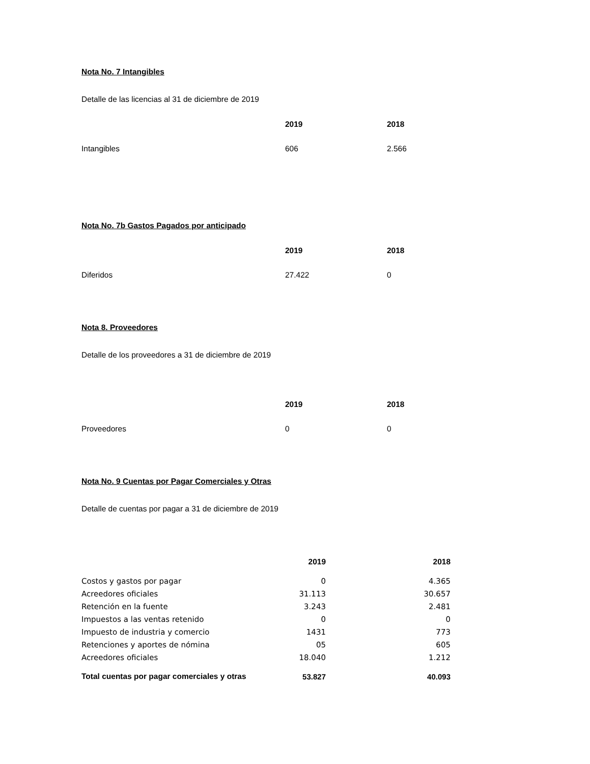Nota No. 7 Intangibles
Detalle de las licencias al 31 de diciembre de 2019
| | 2019 | 2018 |
| --- | --- | --- |
| Intangibles | 606 | 2.566 |
Nota No. 7b Gastos Pagados por anticipado
| | 2019 | 2018 |
| --- | --- | --- |
| Diferidos | 27.422 | 0 |
Nota 8. Proveedores
Detalle de los proveedores a 31 de diciembre de 2019
| | 2019 | 2018 |
| --- | --- | --- |
| Proveedores | 0 | 0 |
Nota No. 9 Cuentas por Pagar Comerciales y Otras
Detalle de cuentas por pagar a 31 de diciembre de 2019
| | 2019 | 2018 |
| --- | --- | --- |
| Costos y gastos por pagar | 0 | 4.365 |
| Acreedores oficiales | 31.113 | 30.657 |
| Retención en la fuente | 3.243 | 2.481 |
| Impuestos a las ventas retenido | 0 | 0 |
| Impuesto de industria y comercio | 1431 | 773 |
| Retenciones y aportes de nómina | 05 | 605 |
| Acreedores oficiales | 18.040 | 1.212 |
| Total cuentas por pagar comerciales y otras | 53.827 | 40.093 |